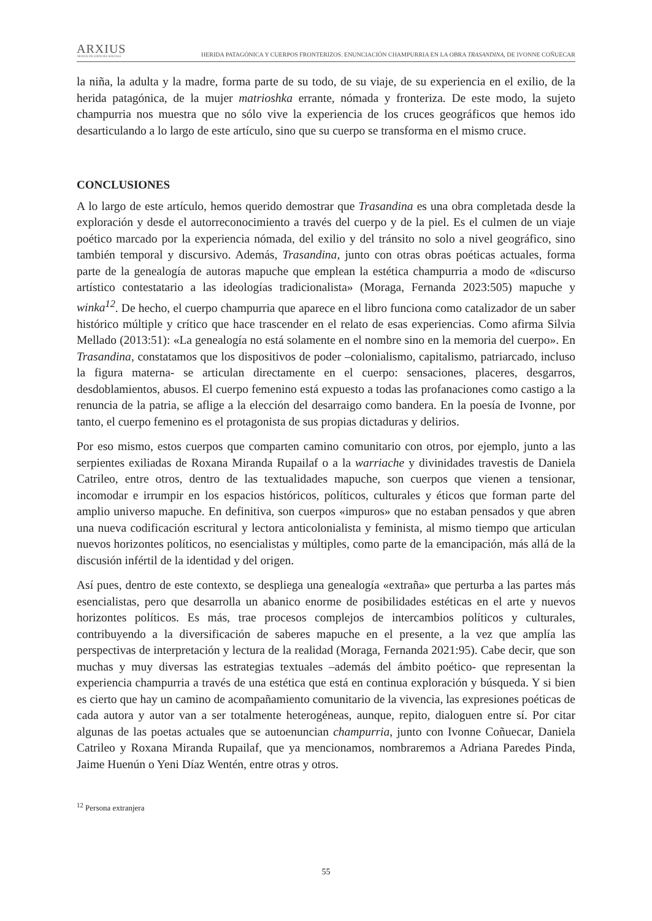ARXIUS
ARXIUS DE CIÈNCIES SOCIALS
HERIDA PATAGÓNICA Y CUERPOS FRONTERIZOS. ENUNCIACIÓN CHAMPURRIA EN LA OBRA TRASANDINA, DE IVONNE COÑUECAR
la niña, la adulta y la madre, forma parte de su todo, de su viaje, de su experiencia en el exilio, de la herida patagónica, de la mujer matrioshka errante, nómada y fronteriza. De este modo, la sujeto champurria nos muestra que no sólo vive la experiencia de los cruces geográficos que hemos ido desarticulando a lo largo de este artículo, sino que su cuerpo se transforma en el mismo cruce.
CONCLUSIONES
A lo largo de este artículo, hemos querido demostrar que Trasandina es una obra completada desde la exploración y desde el autorreconocimiento a través del cuerpo y de la piel. Es el culmen de un viaje poético marcado por la experiencia nómada, del exilio y del tránsito no solo a nivel geográfico, sino también temporal y discursivo. Además, Trasandina, junto con otras obras poéticas actuales, forma parte de la genealogía de autoras mapuche que emplean la estética champurria a modo de «discurso artístico contestatario a las ideologías tradicionalista» (Moraga, Fernanda 2023:505) mapuche y winka<sup>12</sup>. De hecho, el cuerpo champurria que aparece en el libro funciona como catalizador de un saber histórico múltiple y crítico que hace trascender en el relato de esas experiencias. Como afirma Silvia Mellado (2013:51): «La genealogía no está solamente en el nombre sino en la memoria del cuerpo». En Trasandina, constatamos que los dispositivos de poder –colonialismo, capitalismo, patriarcado, incluso la figura materna- se articulan directamente en el cuerpo: sensaciones, placeres, desgarros, desdoblamientos, abusos. El cuerpo femenino está expuesto a todas las profanaciones como castigo a la renuncia de la patria, se aflige a la elección del desarraigo como bandera. En la poesía de Ivonne, por tanto, el cuerpo femenino es el protagonista de sus propias dictaduras y delirios.
Por eso mismo, estos cuerpos que comparten camino comunitario con otros, por ejemplo, junto a las serpientes exiliadas de Roxana Miranda Rupailaf o a la warriache y divinidades travestis de Daniela Catrileo, entre otros, dentro de las textualidades mapuche, son cuerpos que vienen a tensionar, incomodar e irrumpir en los espacios históricos, políticos, culturales y éticos que forman parte del amplio universo mapuche. En definitiva, son cuerpos «impuros» que no estaban pensados y que abren una nueva codificación escritural y lectora anticolonialista y feminista, al mismo tiempo que articulan nuevos horizontes políticos, no esencialistas y múltiples, como parte de la emancipación, más allá de la discusión infértil de la identidad y del origen.
Así pues, dentro de este contexto, se despliega una genealogía «extraña» que perturba a las partes más esencialistas, pero que desarrolla un abanico enorme de posibilidades estéticas en el arte y nuevos horizontes políticos. Es más, trae procesos complejos de intercambios políticos y culturales, contribuyendo a la diversificación de saberes mapuche en el presente, a la vez que amplía las perspectivas de interpretación y lectura de la realidad (Moraga, Fernanda 2021:95). Cabe decir, que son muchas y muy diversas las estrategias textuales –además del ámbito poético- que representan la experiencia champurria a través de una estética que está en continua exploración y búsqueda. Y si bien es cierto que hay un camino de acompañamiento comunitario de la vivencia, las expresiones poéticas de cada autora y autor van a ser totalmente heterogéneas, aunque, repito, dialoguen entre sí. Por citar algunas de las poetas actuales que se autoenuncian champurria, junto con Ivonne Coñuecar, Daniela Catrileo y Roxana Miranda Rupailaf, que ya mencionamos, nombraremos a Adriana Paredes Pinda, Jaime Huenún o Yeni Díaz Wentén, entre otras y otros.
<sup>12</sup> Persona extranjera
55